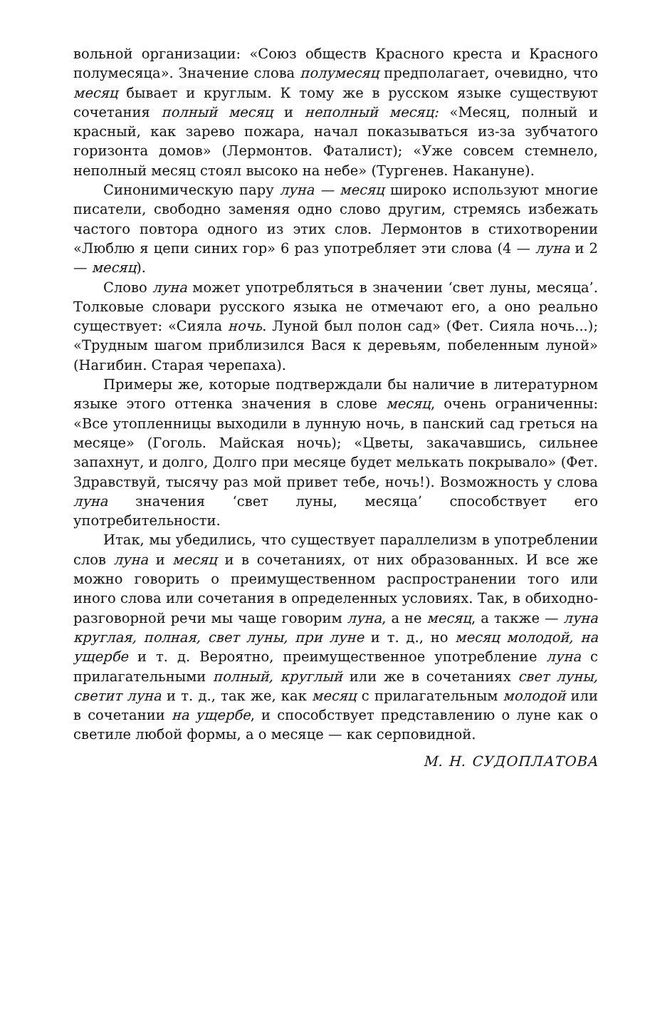вольной организации: «Союз обществ Красного креста и Красного полумесяца». Значение слова полумесяц предполагает, очевидно, что месяц бывает и круглым. К тому же в русском языке существуют сочетания полный месяц и неполный месяц: «Месяц, полный и красный, как зарево пожара, начал показываться из-за зубчатого горизонта домов» (Лермонтов. Фаталист); «Уже совсем стемнело, неполный месяц стоял высоко на небе» (Тургенев. Накануне).
Синонимическую пару луна — месяц широко используют многие писатели, свободно заменяя одно слово другим, стремясь избежать частого повтора одного из этих слов. Лермонтов в стихотворении «Люблю я цепи синих гор» 6 раз употребляет эти слова (4 — луна и 2 — месяц).
Слово луна может употребляться в значении ‘свет луны, месяца’. Толковые словари русского языка не отмечают его, а оно реально существует: «Сияла ночь. Луной был полон сад» (Фет. Сияла ночь...); «Трудным шагом приблизился Вася к деревьям, побеленным луной» (Нагибин. Старая черепаха).
Примеры же, которые подтверждали бы наличие в литературном языке этого оттенка значения в слове месяц, очень ограниченны: «Все утопленницы выходили в лунную ночь, в панский сад греться на месяце» (Гоголь. Майская ночь); «Цветы, закачавшись, сильнее запахнут, и долго, Долго при месяце будет мелькать покрывало» (Фет. Здравствуй, тысячу раз мой привет тебе, ночь!). Возможность у слова луна значения ‘свет луны, месяца’ способствует его употребительности.
Итак, мы убедились, что существует параллелизм в употреблении слов луна и месяц и в сочетаниях, от них образованных. И все же можно говорить о преимущественном распространении того или иного слова или сочетания в определенных условиях. Так, в обиходно-разговорной речи мы чаще говорим луна, а не месяц, а также — луна круглая, полная, свет луны, при луне и т. д., но месяц молодой, на ущербе и т. д. Вероятно, преимущественное употребление луна с прилагательными полный, круглый или же в сочетаниях свет луны, светит луна и т. д., так же, как месяц с прилагательным молодой или в сочетании на ущербе, и способствует представлению о луне как о светиле любой формы, а о месяце — как серповидной.
М. Н. СУДОПЛАТОВА